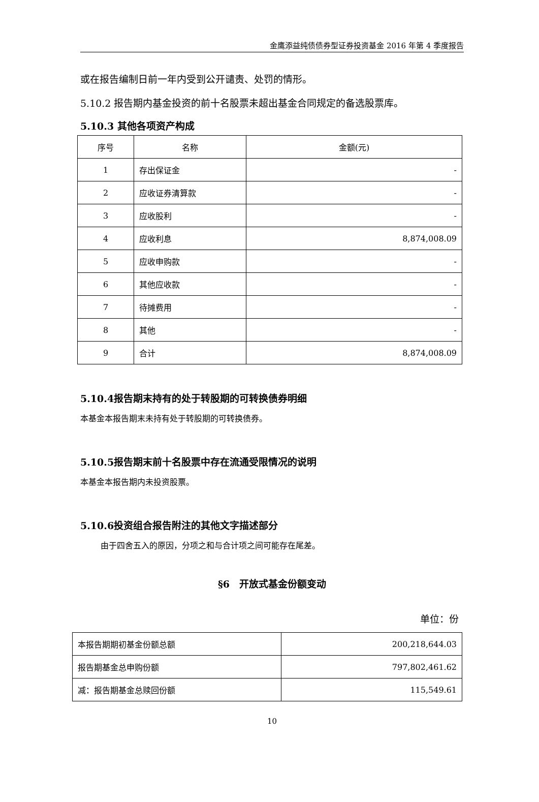金鹰添益纯债债券型证券投资基金 2016 年第 4 季度报告
或在报告编制日前一年内受到公开谴责、处罚的情形。
5.10.2 报告期内基金投资的前十名股票未超出基金合同规定的备选股票库。
5.10.3 其他各项资产构成
| 序号 | 名称 | 金额(元) |
| 1 | 存出保证金 | - |
| 2 | 应收证券清算款 | - |
| 3 | 应收股利 | - |
| 4 | 应收利息 | 8,874,008.09 |
| 5 | 应收申购款 | - |
| 6 | 其他应收款 | - |
| 7 | 待摊费用 | - |
| 8 | 其他 | - |
| 9 | 合计 | 8,874,008.09 |
5.10.4报告期末持有的处于转股期的可转换债券明细
本基金本报告期末未持有处于转股期的可转换债券。
5.10.5报告期末前十名股票中存在流通受限情况的说明
本基金本报告期内未投资股票。
5.10.6投资组合报告附注的其他文字描述部分
由于四舍五入的原因，分项之和与合计项之间可能存在尾差。
§6　开放式基金份额变动
单位：份
| 本报告期期初基金份额总额 | 200,218,644.03 |
| 报告期基金总申购份额 | 797,802,461.62 |
| 减：报告期基金总赎回份额 | 115,549.61 |
10